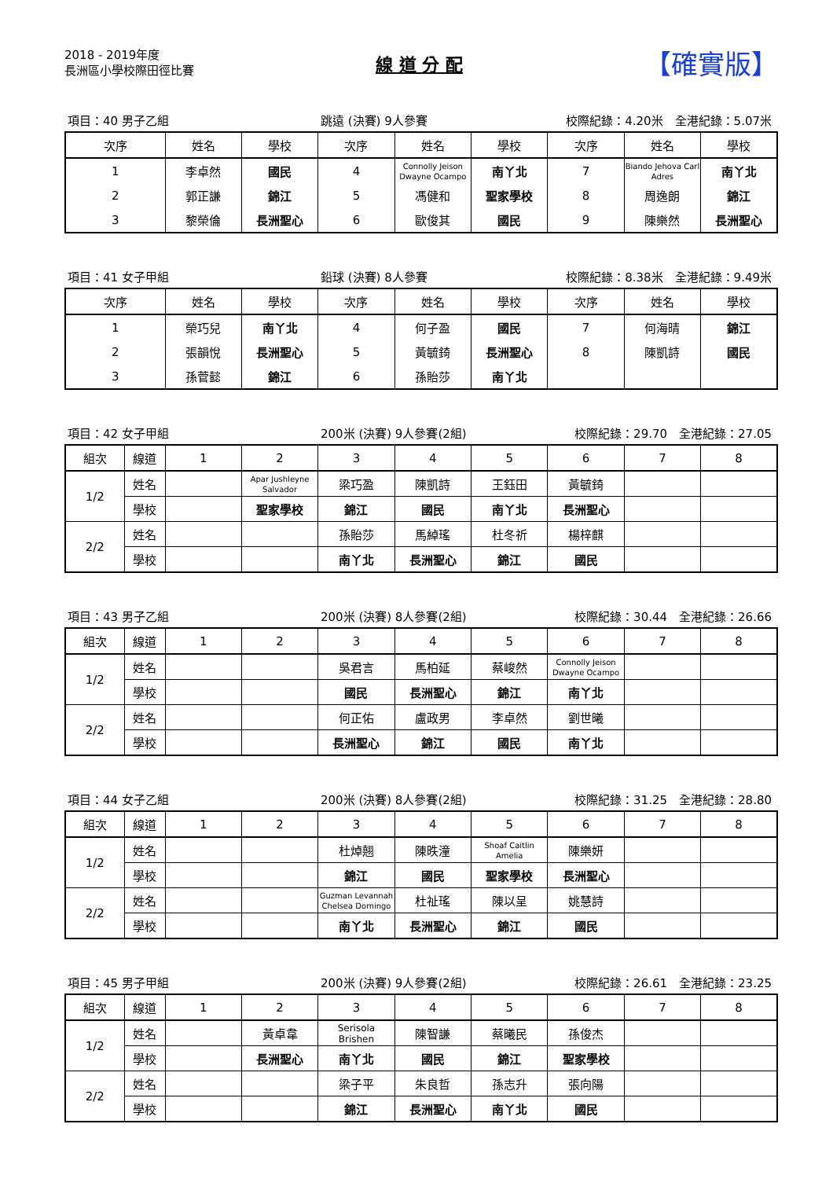2018 - 2019年度
長洲區小學校際田徑比賽
線 道 分 配
【確實版】
項目：40 男子乙組 跳遠 (決賽) 9人參賽 校際紀錄：4.20米　全港紀錄：5.07米
| 次序 | 姓名 | 學校 | 次序 | 姓名 | 學校 | 次序 | 姓名 | 學校 |
| --- | --- | --- | --- | --- | --- | --- | --- | --- |
| 1 | 李卓然 | 國民 | 4 | Connolly Jeison Dwayne Ocampo | 南丫北 | 7 | Biando Jehova Carl Adres | 南丫北 |
| 2 | 郭正謙 | 錦江 | 5 | 馮健和 | 聖家學校 | 8 | 周逸朗 | 錦江 |
| 3 | 黎榮倫 | 長洲聖心 | 6 | 歐俊其 | 國民 | 9 | 陳樂然 | 長洲聖心 |
項目：41 女子甲組 鉛球 (決賽) 8人參賽 校際紀錄：8.38米　全港紀錄：9.49米
| 次序 | 姓名 | 學校 | 次序 | 姓名 | 學校 | 次序 | 姓名 | 學校 |
| --- | --- | --- | --- | --- | --- | --- | --- | --- |
| 1 | 榮巧兒 | 南丫北 | 4 | 何子盈 | 國民 | 7 | 何海晴 | 錦江 |
| 2 | 張韻悅 | 長洲聖心 | 5 | 黃毓錡 | 長洲聖心 | 8 | 陳凱詩 | 國民 |
| 3 | 孫菅懿 | 錦江 | 6 | 孫貽莎 | 南丫北 | | | |
項目：42 女子甲組 200米 (決賽) 9人參賽(2組) 校際紀錄：29.70　全港紀錄：27.05
| 組次 | 線道 | 1 | 2 | 3 | 4 | 5 | 6 | 7 | 8 |
| --- | --- | --- | --- | --- | --- | --- | --- | --- | --- |
| 1/2 | 姓名 | | Apar Jushleyne Salvador | 梁巧盈 | 陳凱詩 | 王鈺田 | 黃毓錡 | | |
| | 學校 | | 聖家學校 | 錦江 | 國民 | 南丫北 | 長洲聖心 | | |
| 2/2 | 姓名 | | | 孫貽莎 | 馬綽瑤 | 杜冬祈 | 楊梓麒 | | |
| | 學校 | | | 南丫北 | 長洲聖心 | 錦江 | 國民 | | |
項目：43 男子乙組 200米 (決賽) 8人參賽(2組) 校際紀錄：30.44　全港紀錄：26.66
| 組次 | 線道 | 1 | 2 | 3 | 4 | 5 | 6 | 7 | 8 |
| --- | --- | --- | --- | --- | --- | --- | --- | --- | --- |
| 1/2 | 姓名 | | | 吳君言 | 馬柏延 | 蔡峻然 | Connolly Jeison Dwayne Ocampo | | |
| | 學校 | | | 國民 | 長洲聖心 | 錦江 | 南丫北 | | |
| 2/2 | 姓名 | | | 何正佑 | 盧政男 | 李卓然 | 劉世曦 | | |
| | 學校 | | | 長洲聖心 | 錦江 | 國民 | 南丫北 | | |
項目：44 女子乙組 200米 (決賽) 8人參賽(2組) 校際紀錄：31.25　全港紀錄：28.80
| 組次 | 線道 | 1 | 2 | 3 | 4 | 5 | 6 | 7 | 8 |
| --- | --- | --- | --- | --- | --- | --- | --- | --- | --- |
| 1/2 | 姓名 | | | 杜焯翹 | 陳昳潼 | Shoaf Caitlin Amelia | 陳樂妍 | | |
| | 學校 | | | 錦江 | 國民 | 聖家學校 | 長洲聖心 | | |
| 2/2 | 姓名 | | | Guzman Levannah Chelsea Domingo | 杜祉瑤 | 陳以呈 | 姚慧詩 | | |
| | 學校 | | | 南丫北 | 長洲聖心 | 錦江 | 國民 | | |
項目：45 男子甲組 200米 (決賽) 9人參賽(2組) 校際紀錄：26.61　全港紀錄：23.25
| 組次 | 線道 | 1 | 2 | 3 | 4 | 5 | 6 | 7 | 8 |
| --- | --- | --- | --- | --- | --- | --- | --- | --- | --- |
| 1/2 | 姓名 | | 黃卓韋 | Serisola Brishen | 陳智謙 | 蔡曦民 | 孫俊杰 | | |
| | 學校 | | 長洲聖心 | 南丫北 | 國民 | 錦江 | 聖家學校 | | |
| 2/2 | 姓名 | | | 梁子平 | 朱良哲 | 孫志升 | 張向陽 | | |
| | 學校 | | | 錦江 | 長洲聖心 | 南丫北 | 國民 | | |